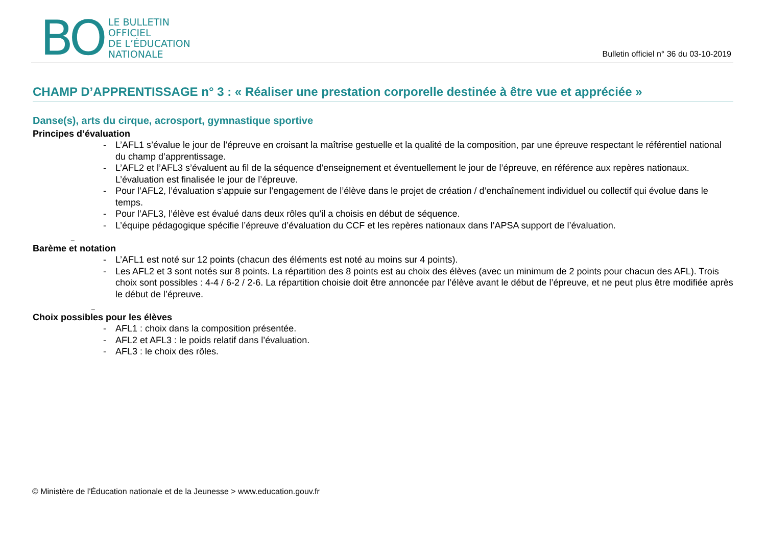BO
LE BULLETIN
OFFICIEL
DE L’ÉDUCATION
NATIONALE
Bulletin officiel n° 36 du 03-10-2019
CHAMP D’APPRENTISSAGE n° 3 : « Réaliser une prestation corporelle destinée à être vue et appréciée »
Danse(s), arts du cirque, acrosport, gymnastique sportive
Principes d’évaluation
- L’AFL1 s’évalue le jour de l’épreuve en croisant la maîtrise gestuelle et la qualité de la composition, par une épreuve respectant le référentiel national du champ d’apprentissage.
- L’AFL2 et l’AFL3 s’évaluent au fil de la séquence d’enseignement et éventuellement le jour de l’épreuve, en référence aux repères nationaux. L’évaluation est finalisée le jour de l’épreuve.
- Pour l’AFL2, l’évaluation s’appuie sur l’engagement de l’élève dans le projet de création / d’enchaînement individuel ou collectif qui évolue dans le temps.
- Pour l’AFL3, l’élève est évalué dans deux rôles qu’il a choisis en début de séquence.
- L’équipe pédagogique spécifie l’épreuve d’évaluation du CCF et les repères nationaux dans l’APSA support de l’évaluation.
_
Barème et notation
- L’AFL1 est noté sur 12 points (chacun des éléments est noté au moins sur 4 points).
- Les AFL2 et 3 sont notés sur 8 points. La répartition des 8 points est au choix des élèves (avec un minimum de 2 points pour chacun des AFL). Trois choix sont possibles : 4-4 / 6-2 / 2-6. La répartition choisie doit être annoncée par l’élève avant le début de l’épreuve, et ne peut plus être modifiée après le début de l’épreuve.
_
Choix possibles pour les élèves
- AFL1 : choix dans la composition présentée.
- AFL2 et AFL3 : le poids relatif dans l’évaluation.
- AFL3 : le choix des rôles.
© Ministère de l'Éducation nationale et de la Jeunesse > www.education.gouv.fr